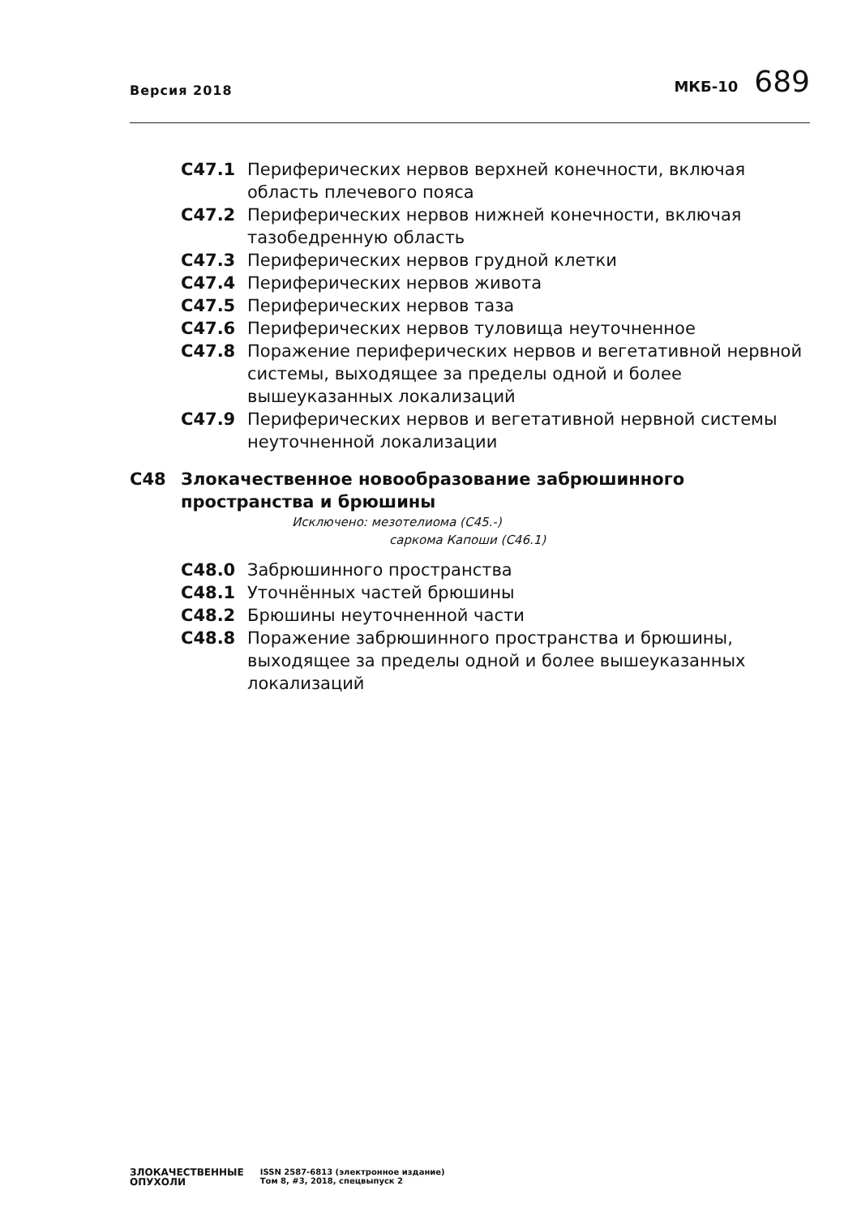Версия 2018
МКБ-10 689
C47.1 Периферических нервов верхней конечности, включая область плечевого пояса
C47.2 Периферических нервов нижней конечности, включая тазобедренную область
C47.3 Периферических нервов грудной клетки
C47.4 Периферических нервов живота
C47.5 Периферических нервов таза
C47.6 Периферических нервов туловища неуточненное
C47.8 Поражение периферических нервов и вегетативной нервной системы, выходящее за пределы одной и более вышеуказанных локализаций
C47.9 Периферических нервов и вегетативной нервной системы неуточненной локализации
C48 Злокачественное новообразование забрюшинного пространства и брюшины
Исключено: мезотелиома (C45.-)
саркома Капоши (C46.1)
C48.0 Забрюшинного пространства
C48.1 Уточнённых частей брюшины
C48.2 Брюшины неуточненной части
C48.8 Поражение забрюшинного пространства и брюшины, выходящее за пределы одной и более вышеуказанных локализаций
ЗЛОКАЧЕСТВЕННЫЕ
ОПУХОЛИ
ISSN 2587-6813 (электронное издание)
Том 8, #3, 2018, спецвыпуск 2